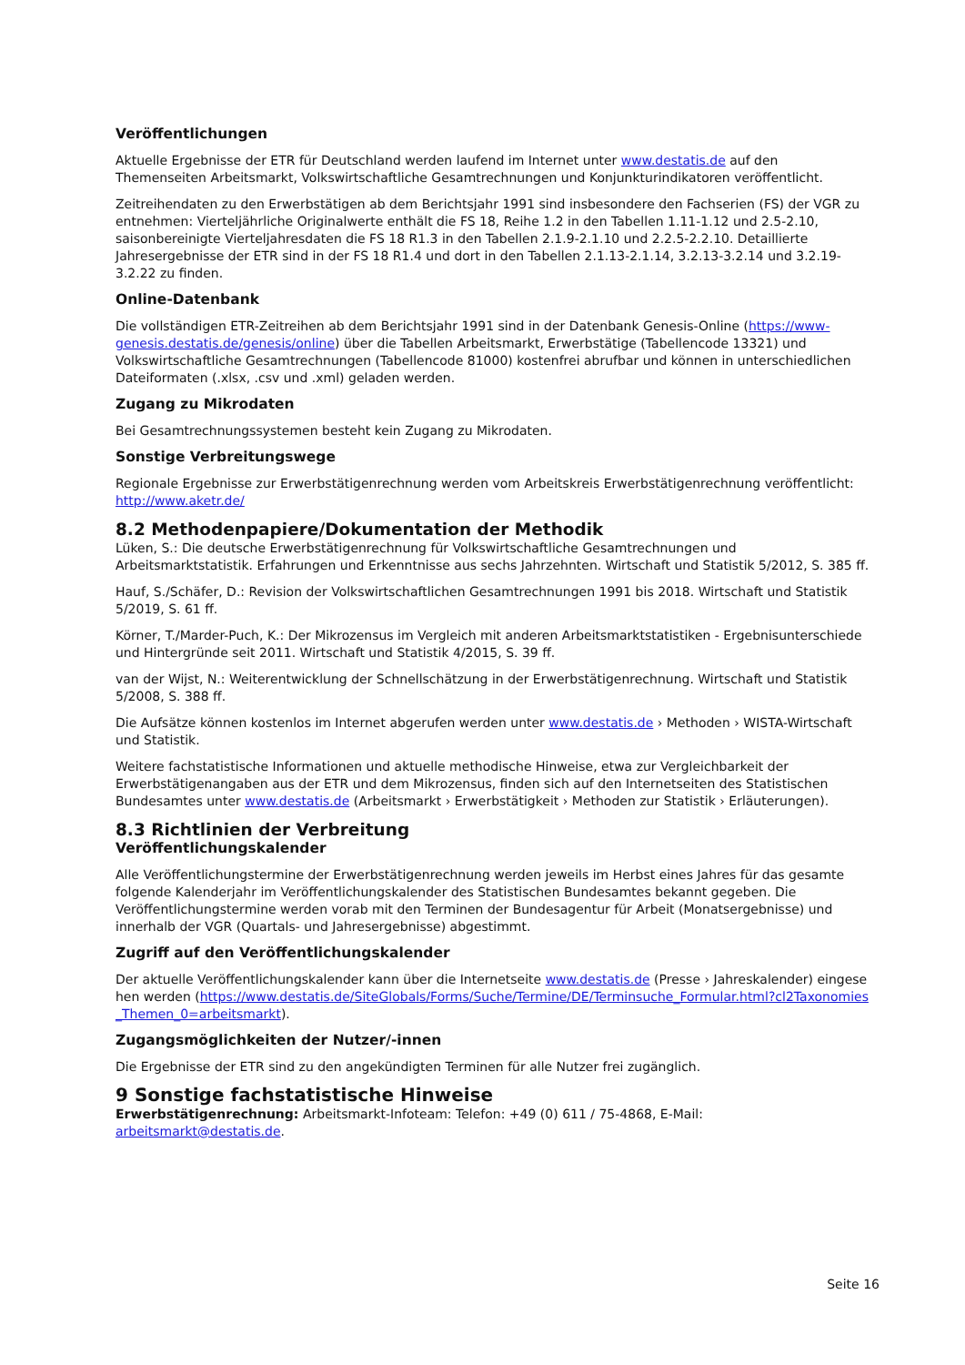Veröffentlichungen
Aktuelle Ergebnisse der ETR für Deutschland werden laufend im Internet unter www.destatis.de auf den Themenseiten Arbeitsmarkt, Volkswirtschaftliche Gesamtrechnungen und Konjunkturindikatoren veröffentlicht.
Zeitreihendaten zu den Erwerbstätigen ab dem Berichtsjahr 1991 sind insbesondere den Fachserien (FS) der VGR zu entnehmen: Vierteljährliche Originalwerte enthält die FS 18, Reihe 1.2 in den Tabellen 1.11-1.12 und 2.5-2.10, saisonbereinigte Vierteljahresdaten die FS 18 R1.3 in den Tabellen 2.1.9-2.1.10 und 2.2.5-2.2.10. Detaillierte Jahresergebnisse der ETR sind in der FS 18 R1.4 und dort in den Tabellen 2.1.13-2.1.14, 3.2.13-3.2.14 und 3.2.19-3.2.22 zu finden.
Online-Datenbank
Die vollständigen ETR-Zeitreihen ab dem Berichtsjahr 1991 sind in der Datenbank Genesis-Online (https://www-genesis.destatis.de/genesis/online) über die Tabellen Arbeitsmarkt, Erwerbstätige (Tabellencode 13321) und Volkswirtschaftliche Gesamtrechnungen (Tabellencode 81000) kostenfrei abrufbar und können in unterschiedlichen Dateiformaten (.xlsx, .csv und .xml) geladen werden.
Zugang zu Mikrodaten
Bei Gesamtrechnungssystemen besteht kein Zugang zu Mikrodaten.
Sonstige Verbreitungswege
Regionale Ergebnisse zur Erwerbstätigenrechnung werden vom Arbeitskreis Erwerbstätigenrechnung veröffentlicht: http://www.aketr.de/
8.2 Methodenpapiere/Dokumentation der Methodik
Lüken, S.: Die deutsche Erwerbstätigenrechnung für Volkswirtschaftliche Gesamtrechnungen und Arbeitsmarktstatistik. Erfahrungen und Erkenntnisse aus sechs Jahrzehnten. Wirtschaft und Statistik 5/2012, S. 385 ff.
Hauf, S./Schäfer, D.: Revision der Volkswirtschaftlichen Gesamtrechnungen 1991 bis 2018. Wirtschaft und Statistik 5/2019, S. 61 ff.
Körner, T./Marder-Puch, K.: Der Mikrozensus im Vergleich mit anderen Arbeitsmarktstatistiken - Ergebnisunterschiede und Hintergründe seit 2011. Wirtschaft und Statistik 4/2015, S. 39 ff.
van der Wijst, N.: Weiterentwicklung der Schnellschätzung in der Erwerbstätigenrechnung. Wirtschaft und Statistik 5/2008, S. 388 ff.
Die Aufsätze können kostenlos im Internet abgerufen werden unter www.destatis.de › Methoden › WISTA-Wirtschaft und Statistik.
Weitere fachstatistische Informationen und aktuelle methodische Hinweise, etwa zur Vergleichbarkeit der Erwerbstätigenangaben aus der ETR und dem Mikrozensus, finden sich auf den Internetseiten des Statistischen Bundesamtes unter www.destatis.de (Arbeitsmarkt › Erwerbstätigkeit › Methoden zur Statistik › Erläuterungen).
8.3 Richtlinien der Verbreitung
Veröffentlichungskalender
Alle Veröffentlichungstermine der Erwerbstätigenrechnung werden jeweils im Herbst eines Jahres für das gesamte folgende Kalenderjahr im Veröffentlichungskalender des Statistischen Bundesamtes bekannt gegeben. Die Veröffentlichungstermine werden vorab mit den Terminen der Bundesagentur für Arbeit (Monatsergebnisse) und innerhalb der VGR (Quartals- und Jahresergebnisse) abgestimmt.
Zugriff auf den Veröffentlichungskalender
Der aktuelle Veröffentlichungskalender kann über die Internetseite www.destatis.de (Presse › Jahreskalender) eingesehen werden (https://www.destatis.de/SiteGlobals/Forms/Suche/Termine/DE/Terminsuche_Formular.html?cl2Taxonomies_Themen_0=arbeitsmarkt).
Zugangsmöglichkeiten der Nutzer/-innen
Die Ergebnisse der ETR sind zu den angekündigten Terminen für alle Nutzer frei zugänglich.
9 Sonstige fachstatistische Hinweise
Erwerbstätigenrechnung: Arbeitsmarkt-Infoteam: Telefon: +49 (0) 611 / 75-4868, E-Mail: arbeitsmarkt@destatis.de.
Seite 16